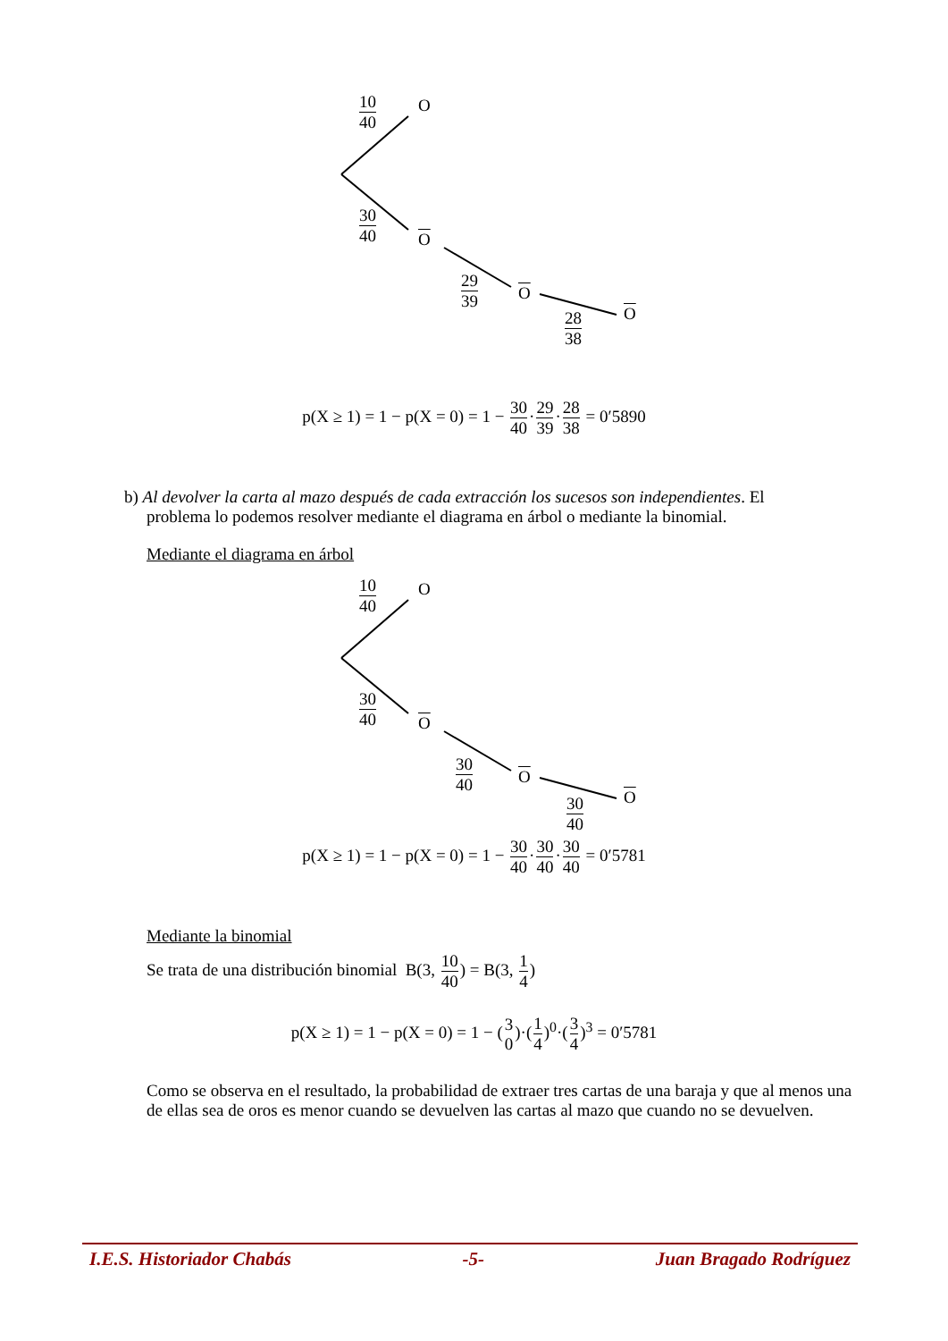10 40 O
30 40
O
29 39
O
28 38 O
p(X ≥ 1) = 1 − p(X = 0) = 1 − 30 40·29 39·28 38 = 0′5890
b) Al devolver la carta al mazo después de cada extracción los sucesos son independientes. El
problema lo podemos resolver mediante el diagrama en árbol o mediante la binomial.
Mediante el diagrama en árbol
10 40 O
30 40
O
30 40
O
30 40 O
p(X ≥ 1) = 1 − p(X = 0) = 1 − 30 40·30 40·30 40 = 0′5781
Mediante la binomial
Se trata de una distribución binomial B(3, 10 40) = B(3, 1 4)
p(X ≥ 1) = 1 − p(X = 0) = 1 − (3 0)·(1 4)<sup>0</sup>·(3 4)<sup>3</sup> = 0′5781
Como se observa en el resultado, la probabilidad de extraer tres cartas de una baraja y que al menos una de ellas sea de oros es menor cuando se devuelven las cartas al mazo que cuando no se devuelven.
I.E.S. Historiador Chabás -5- Juan Bragado Rodríguez